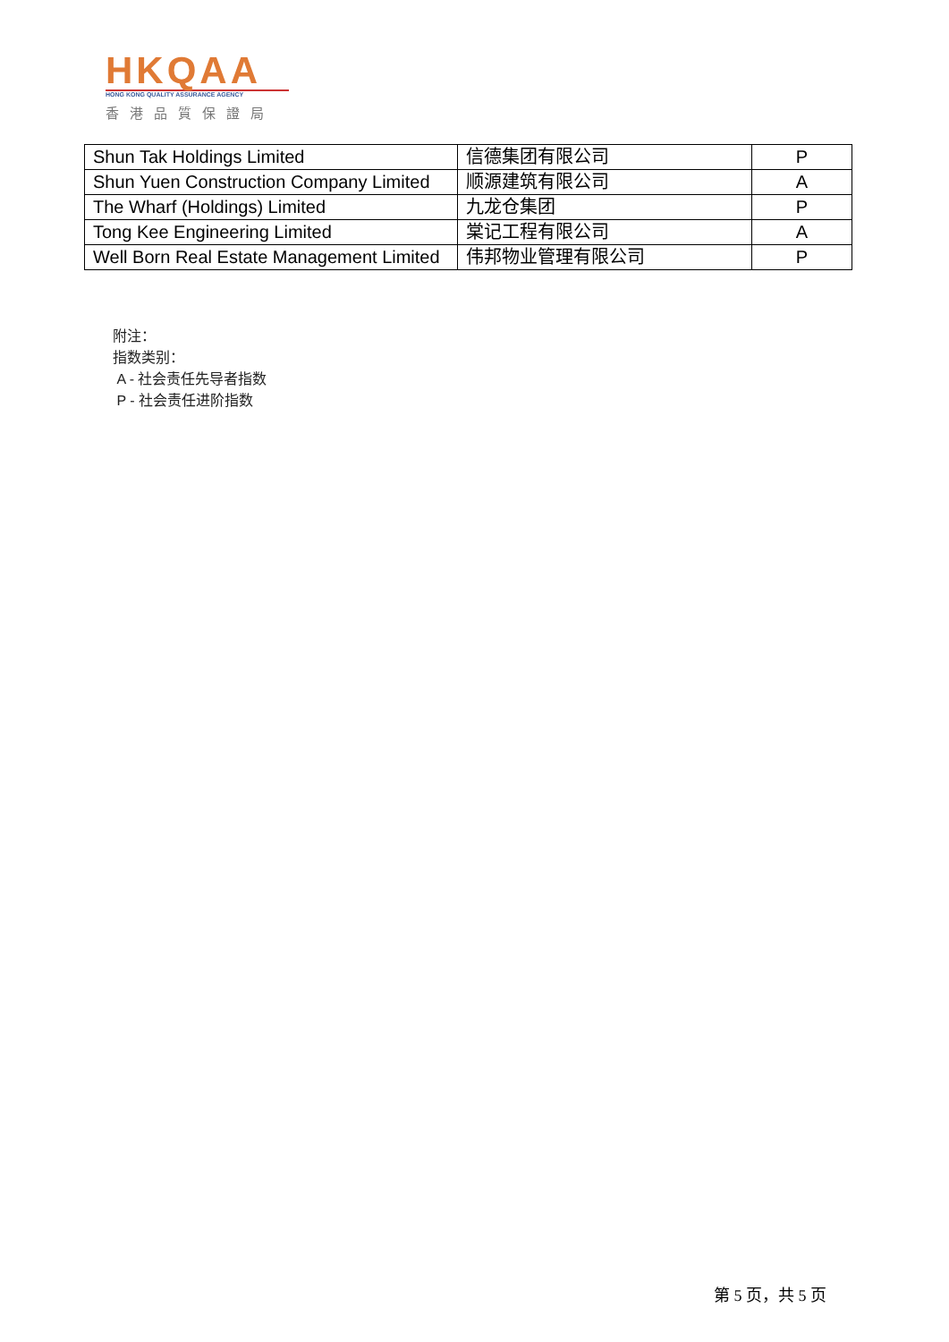HKQAA
HONG KONG QUALITY ASSURANCE AGENCY
香港品質保證局
| Shun Tak Holdings Limited | 信德集团有限公司 | P |
| Shun Yuen Construction Company Limited | 顺源建筑有限公司 | A |
| The Wharf (Holdings) Limited | 九龙仓集团 | P |
| Tong Kee Engineering Limited | 棠记工程有限公司 | A |
| Well Born Real Estate Management Limited | 伟邦物业管理有限公司 | P |
附注：
指数类别：
A - 社会责任先导者指数
P - 社会责任进阶指数
第 5 页，共 5 页